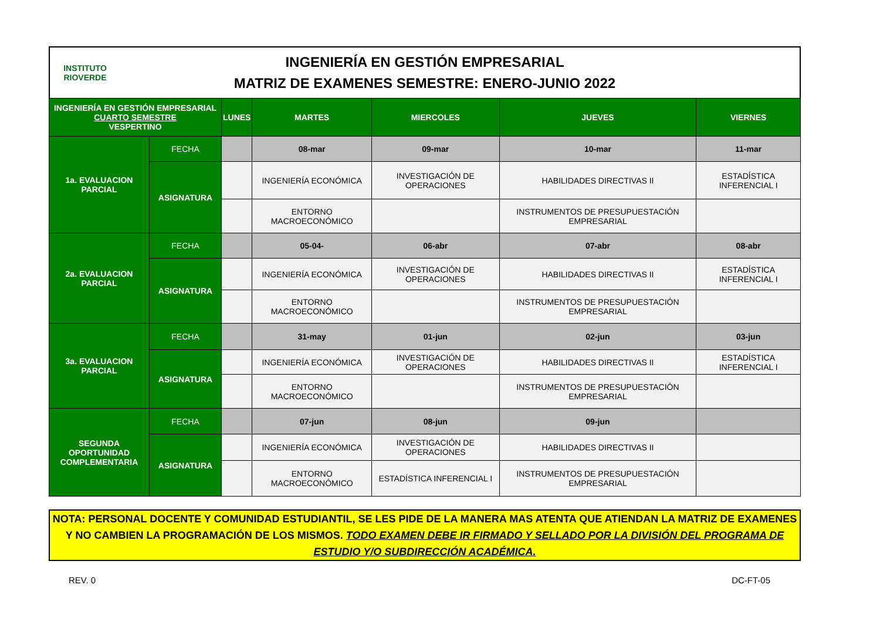INSTITUTO
RIOVERDE
INGENIERÍA EN GESTIÓN EMPRESARIAL
MATRIZ DE EXAMENES SEMESTRE: ENERO-JUNIO 2022
| INGENIERÍA EN GESTIÓN EMPRESARIAL CUARTO SEMESTRE VESPERTINO | | LUNES | MARTES | MIERCOLES | JUEVES | VIERNES |
| --- | --- | --- | --- | --- | --- | --- |
| 1a. EVALUACION PARCIAL | FECHA | | 08-mar | 09-mar | 10-mar | 11-mar |
| | ASIGNATURA | | INGENIERÍA ECONÓMICA | INVESTIGACIÓN DE OPERACIONES | HABILIDADES DIRECTIVAS II | ESTADÍSTICA INFERENCIAL I |
| | | | ENTORNO MACROECONÓMICO | | INSTRUMENTOS DE PRESUPUESTACIÓN EMPRESARIAL | |
| 2a. EVALUACION PARCIAL | FECHA | | 05-04- | 06-abr | 07-abr | 08-abr |
| | ASIGNATURA | | INGENIERÍA ECONÓMICA | INVESTIGACIÓN DE OPERACIONES | HABILIDADES DIRECTIVAS II | ESTADÍSTICA INFERENCIAL I |
| | | | ENTORNO MACROECONÓMICO | | INSTRUMENTOS DE PRESUPUESTACIÓN EMPRESARIAL | |
| 3a. EVALUACION PARCIAL | FECHA | | 31-may | 01-jun | 02-jun | 03-jun |
| | ASIGNATURA | | INGENIERÍA ECONÓMICA | INVESTIGACIÓN DE OPERACIONES | HABILIDADES DIRECTIVAS II | ESTADÍSTICA INFERENCIAL I |
| | | | ENTORNO MACROECONÓMICO | | INSTRUMENTOS DE PRESUPUESTACIÓN EMPRESARIAL | |
| SEGUNDA OPORTUNIDAD COMPLEMENTARIA | FECHA | | 07-jun | 08-jun | 09-jun | |
| | ASIGNATURA | | INGENIERÍA ECONÓMICA | INVESTIGACIÓN DE OPERACIONES | HABILIDADES DIRECTIVAS II | |
| | | | ENTORNO MACROECONÓMICO | ESTADÍSTICA INFERENCIAL I | INSTRUMENTOS DE PRESUPUESTACIÓN EMPRESARIAL | |
NOTA: PERSONAL DOCENTE Y COMUNIDAD ESTUDIANTIL, SE LES PIDE DE LA MANERA MAS ATENTA QUE ATIENDAN LA MATRIZ DE EXAMENES Y NO CAMBIEN LA PROGRAMACIÓN DE LOS MISMOS. TODO EXAMEN DEBE IR FIRMADO Y SELLADO POR LA DIVISIÓN DEL PROGRAMA DE ESTUDIO Y/O SUBDIRECCIÓN ACADÉMICA.
REV. 0 DC-FT-05